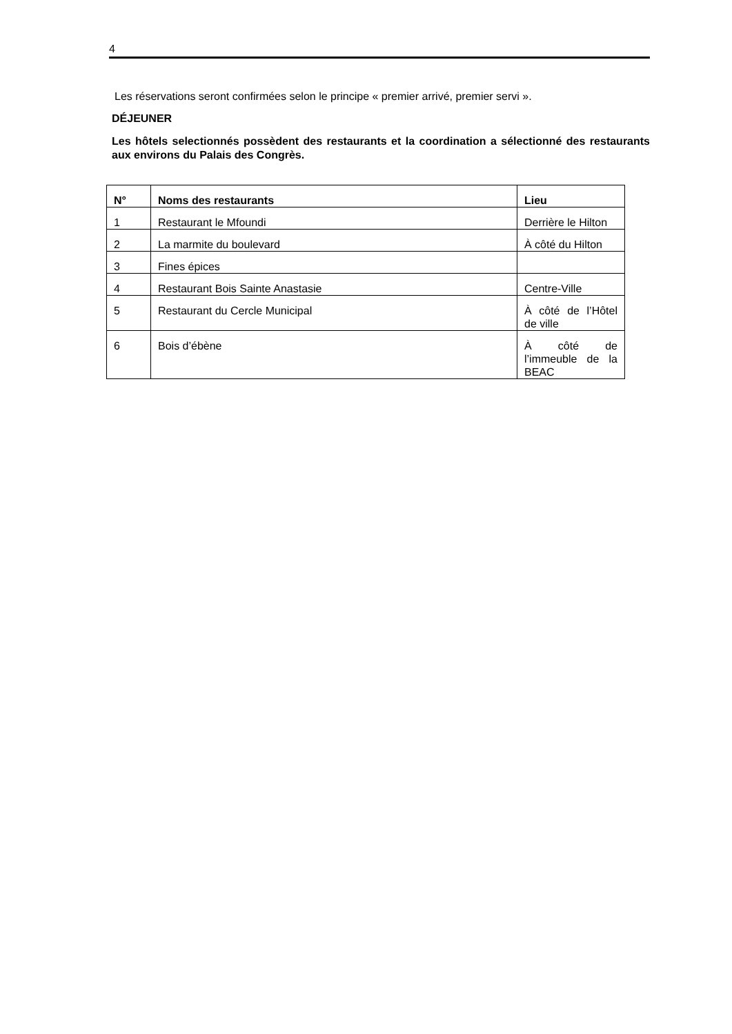4
Les réservations seront confirmées selon le principe « premier arrivé, premier servi ».
DÉJEUNER
Les hôtels selectionnés possèdent des restaurants et la coordination a sélectionné des restaurants aux environs du Palais des Congrès.
| N° | Noms des restaurants | Lieu |
| --- | --- | --- |
| 1 | Restaurant le Mfoundi | Derrière le Hilton |
| 2 | La marmite du boulevard | À côté du Hilton |
| 3 | Fines épices | |
| 4 | Restaurant Bois Sainte Anastasie | Centre-Ville |
| 5 | Restaurant du Cercle Municipal | À côté de l’Hôtel de ville |
| 6 | Bois d’ébène | À côté de l’immeuble de la BEAC |